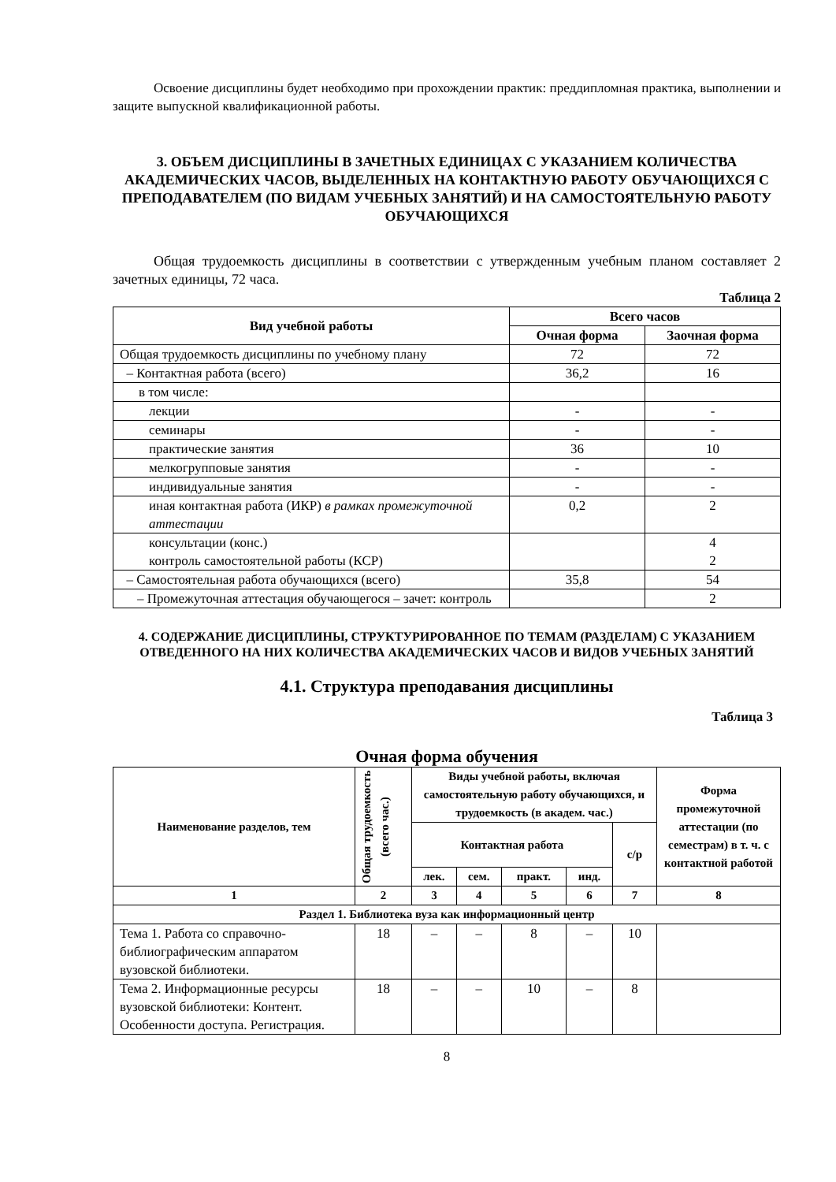Освоение дисциплины будет необходимо при прохождении практик: преддипломная практика, выполнении и защите выпускной квалификационной работы.
3. ОБЪЕМ ДИСЦИПЛИНЫ В ЗАЧЕТНЫХ ЕДИНИЦАХ С УКАЗАНИЕМ КОЛИЧЕСТВА АКАДЕМИЧЕСКИХ ЧАСОВ, ВЫДЕЛЕННЫХ НА КОНТАКТНУЮ РАБОТУ ОБУЧАЮЩИХСЯ С ПРЕПОДАВАТЕЛЕМ (ПО ВИДАМ УЧЕБНЫХ ЗАНЯТИЙ) И НА САМОСТОЯТЕЛЬНУЮ РАБОТУ ОБУЧАЮЩИХСЯ
Общая трудоемкость дисциплины в соответствии с утвержденным учебным планом составляет 2 зачетных единицы, 72 часа.
Таблица 2
| Вид учебной работы | Всего часов | |
| --- | --- | --- |
| | Очная форма | Заочная форма |
| Общая трудоемкость дисциплины по учебному плану | 72 | 72 |
| – Контактная работа (всего) | 36,2 | 16 |
| в том числе: | | |
| лекции | - | - |
| семинары | - | - |
| практические занятия | 36 | 10 |
| мелкогрупповые занятия | - | - |
| индивидуальные занятия | - | - |
| иная контактная работа (ИКР) в рамках промежуточной аттестации | 0,2 | 2 |
| консультации (конс.) контроль самостоятельной работы (КСР) | | 4 2 |
| – Самостоятельная работа обучающихся (всего) | 35,8 | 54 |
| – Промежуточная аттестация обучающегося – зачет: контроль | | 2 |
4. СОДЕРЖАНИЕ ДИСЦИПЛИНЫ, СТРУКТУРИРОВАННОЕ ПО ТЕМАМ (РАЗДЕЛАМ) С УКАЗАНИЕМ ОТВЕДЕННОГО НА НИХ КОЛИЧЕСТВА АКАДЕМИЧЕСКИХ ЧАСОВ И ВИДОВ УЧЕБНЫХ ЗАНЯТИЙ
4.1. Структура преподавания дисциплины
Таблица 3
Очная форма обучения
| Наименование разделов, тем | Общая трудоемкость (всего час.) | Виды учебной работы, включая самостоятельную работу обучающихся, и трудоемкость (в академ. час.) | | | | | Форма промежуточной аттестации (по семестрам) в т. ч. с контактной работой |
| --- | --- | --- | --- | --- | --- | --- | --- |
| | | Контактная работа | | | | с/р | |
| | | лек. | сем. | практ. | инд. | | |
| 1 | 2 | 3 | 4 | 5 | 6 | 7 | 8 |
| Раздел 1. Библиотека вуза как информационный центр | | | | | | | |
| Тема 1. Работа со справочно-библиографическим аппаратом вузовской библиотеки. | 18 | – | – | 8 | – | 10 | |
| Тема 2. Информационные ресурсы вузовской библиотеки: Контент. Особенности доступа. Регистрация. | 18 | – | – | 10 | – | 8 | |
8